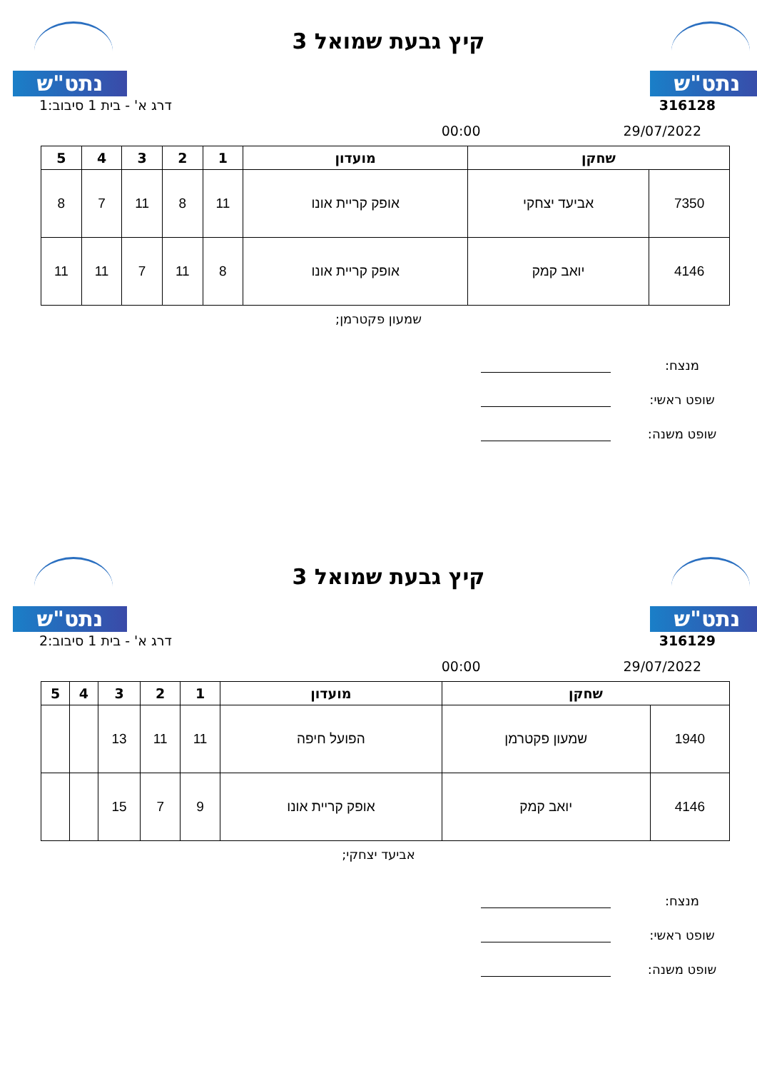נתט"ש
קיץ גבעת שמואל 3
נתט"ש
דרג א' - בית 1 סיבוב:1 316128
00:00 29/07/2022
| שחקן | | מועדון | 1 | 2 | 3 | 4 | 5 |
| --- | --- | --- | --- | --- | --- | --- | --- |
| 7350 | אביעד יצחקי | אופק קריית אונו | 11 | 8 | 11 | 7 | 8 |
| 4146 | יואב קמק | אופק קריית אונו | 8 | 11 | 7 | 11 | 11 |
שמעון פקטרמן;
מנצח:
שופט ראשי:
שופט משנה:
נתט"ש
קיץ גבעת שמואל 3
נתט"ש
דרג א' - בית 1 סיבוב:2 316129
00:00 29/07/2022
| שחקן | | מועדון | 1 | 2 | 3 | 4 | 5 |
| --- | --- | --- | --- | --- | --- | --- | --- |
| 1940 | שמעון פקטרמן | הפועל חיפה | 11 | 11 | 13 | | |
| 4146 | יואב קמק | אופק קריית אונו | 9 | 7 | 15 | | |
אביעד יצחקי;
מנצח:
שופט ראשי:
שופט משנה: